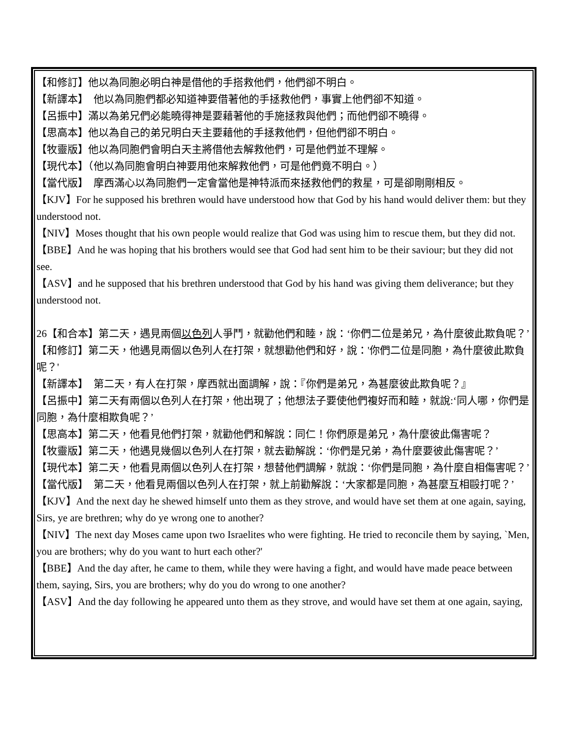【和修訂】他以為同胞必明白神是借他的手搭救他們，他們卻不明白。
【新譯本】　他以為同胞們都必知道神要借著他的手拯救他們，事實上他們卻不知道。
【呂振中】滿以為弟兄們必能曉得神是要藉著他的手施拯救與他們；而他們卻不曉得。
【思高本】他以為自己的弟兄明白天主要藉他的手拯救他們，但他們卻不明白。
【牧靈版】他以為同胞們會明白天主將借他去解救他們，可是他們並不理解。
【現代本】（他以為同胞會明白神要用他來解救他們，可是他們竟不明白。）
【當代版】　摩西滿心以為同胞們一定會當他是神特派而來拯救他們的救星，可是卻剛剛相反。
【KJV】For he supposed his brethren would have understood how that God by his hand would deliver them: but they understood not.
【NIV】Moses thought that his own people would realize that God was using him to rescue them, but they did not.
【BBE】And he was hoping that his brothers would see that God had sent him to be their saviour; but they did not see.
【ASV】and he supposed that his brethren understood that God by his hand was giving them deliverance; but they understood not.
26【和合本】第二天，遇見兩個以色列人爭鬥，就勸他們和睦，說：‘你們二位是弟兄，為什麼彼此欺負呢？’
【和修訂】第二天，他遇見兩個以色列人在打架，就想勸他們和好，說：'你們二位是同胞，為什麼彼此欺負呢？'
【新譯本】　第二天，有人在打架，摩西就出面調解，說：『你們是弟兄，為甚麼彼此欺負呢？』
【呂振中】第二天有兩個以色列人在打架，他出現了；他想法子要使他們複好而和睦，就說:‘同人哪，你們是同胞，為什麼相欺負呢？’
【思高本】第二天，他看見他們打架，就勸他們和解說：同仁！你們原是弟兄，為什麼彼此傷害呢？
【牧靈版】第二天，他遇見幾個以色列人在打架，就去勸解說：‘你們是兄弟，為什麼要彼此傷害呢？’
【現代本】第二天，他看見兩個以色列人在打架，想替他們調解，就說：‘你們是同胞，為什麼自相傷害呢？’
【當代版】　第二天，他看見兩個以色列人在打架，就上前勸解說：‘大家都是同胞，為甚麼互相毆打呢？’
【KJV】And the next day he shewed himself unto them as they strove, and would have set them at one again, saying, Sirs, ye are brethren; why do ye wrong one to another?
【NIV】The next day Moses came upon two Israelites who were fighting. He tried to reconcile them by saying, `Men, you are brothers; why do you want to hurt each other?'
【BBE】And the day after, he came to them, while they were having a fight, and would have made peace between them, saying, Sirs, you are brothers; why do you do wrong to one another?
【ASV】And the day following he appeared unto them as they strove, and would have set them at one again, saying,